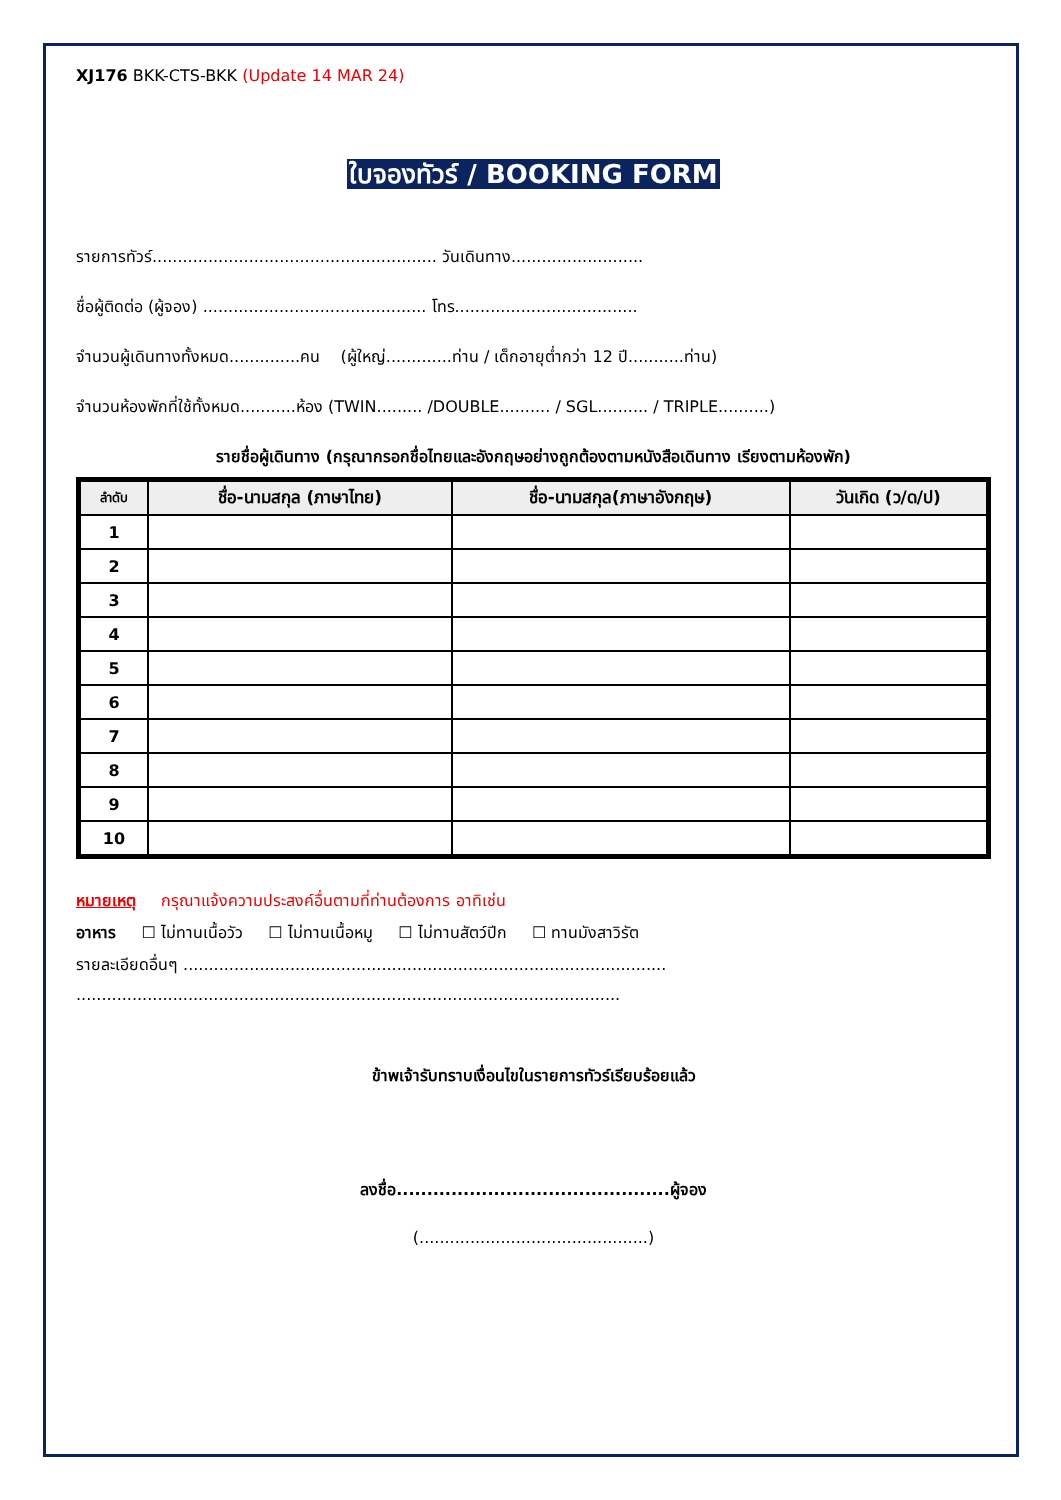XJ176 BKK-CTS-BKK (Update 14 MAR 24)
ใบจองทัวร์ / BOOKING FORM
รายการทัวร์........................................................ วันเดินทาง..........................
ชื่อผู้ติดต่อ (ผู้จอง) ............................................ โทร....................................
จำนวนผู้เดินทางทั้งหมด..............คน (ผู้ใหญ่.............ท่าน / เด็กอายุต่ำกว่า 12 ปี...........ท่าน)
จำนวนห้องพักที่ใช้ทั้งหมด...........ห้อง (TWIN......... /DOUBLE.......... / SGL.......... / TRIPLE..........)
รายชื่อผู้เดินทาง (กรุณากรอกชื่อไทยและอังกฤษอย่างถูกต้องตามหนังสือเดินทาง เรียงตามห้องพัก)
| ลำดับ | ชื่อ-นามสกุล (ภาษาไทย) | ชื่อ-นามสกุล(ภาษาอังกฤษ) | วันเกิด (ว/ด/ป) |
| --- | --- | --- | --- |
| 1 | | | |
| 2 | | | |
| 3 | | | |
| 4 | | | |
| 5 | | | |
| 6 | | | |
| 7 | | | |
| 8 | | | |
| 9 | | | |
| 10 | | | |
หมายเหตุ กรุณาแจ้งความประสงค์อื่นตามที่ท่านต้องการ อาทิเช่น
อาหาร ☐ ไม่ทานเนื้อวัว ☐ ไม่ทานเนื้อหมู ☐ ไม่ทานสัตว์ปีก ☐ ทานมังสาวิรัต
รายละเอียดอื่นๆ ...............................................................................................
...........................................................................................................
ข้าพเจ้ารับทราบเงื่อนไขในรายการทัวร์เรียบร้อยแล้ว
ลงชื่อ.............................................ผู้จอง
(.............................................)